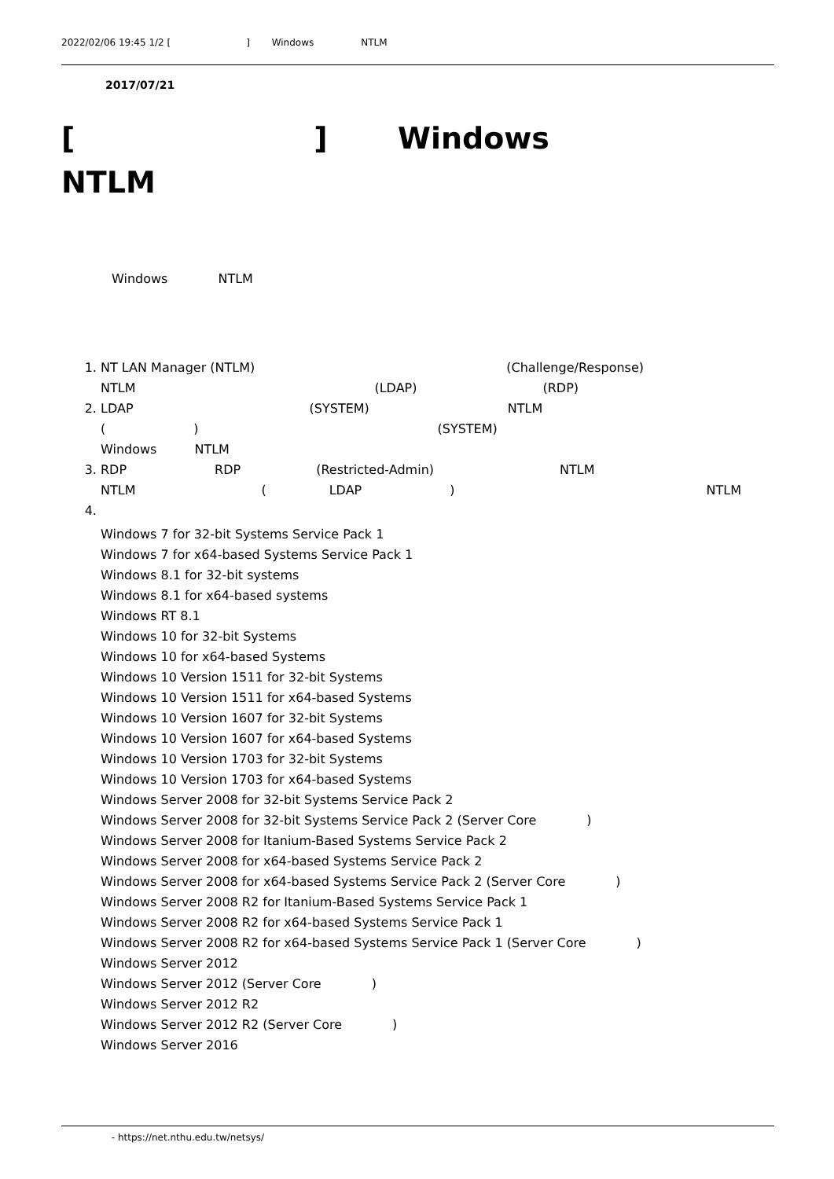2022/02/06 19:45 1/2 [　　　　　　　　] 　　Windows　　　　　NTLM　　　　　　　　　　　　　　　　　　　　　　　　　　
　　　　2017/07/21
[　　　　　　　　] 　　Windows　　　　　NTLM　　　　　　　　　　　　　　　　　　　　　　　　　　　　　　　　　
　　　　Windows　　　　NTLM　　　　　　　　　　　　　　　　　　　　　　　　　　　　　　
　　
1. NT LAN Manager (NTLM)　　　　　　　　　　　　　　　　　　　　(Challenge/Response)　　　　　　　　　　　　　　　　　　NTLM　　　　　　　　　　　　　　　　　　　(LDAP)　　　　　　　　　　(RDP)　　　　　　　　　
2. LDAP　　　　　　　　　　　　　　(SYSTEM)　　　　　　　　　　　NTLM　　　　　　　　　　　　　　　　　　　　　　　(　　　　　　　)　　　　　　　　　　　　　　　　　　　(SYSTEM)　　　　　　　　　　　　　　　　　　　　Windows　　　NTLM　　　　　　　　　
3. RDP　　　　　　　RDP　　　　　　(Restricted-Admin)　　　　　　　　　　NTLM　　　　　　　　　　　　　　　　　　　　　　　NTLM　　　　　　　　　　(　　　　　LDAP　　　　　　　)　　　　　　　　　　　　　　　　　　　　NTLM　　　　　　　　　　　　　　　　
　　　　
4. Windows 7 for 32-bit Systems Service Pack 1
Windows 7 for x64-based Systems Service Pack 1
Windows 8.1 for 32-bit systems
Windows 8.1 for x64-based systems
Windows RT 8.1
Windows 10 for 32-bit Systems
Windows 10 for x64-based Systems
Windows 10 Version 1511 for 32-bit Systems
Windows 10 Version 1511 for x64-based Systems
Windows 10 Version 1607 for 32-bit Systems
Windows 10 Version 1607 for x64-based Systems
Windows 10 Version 1703 for 32-bit Systems
Windows 10 Version 1703 for x64-based Systems
Windows Server 2008 for 32-bit Systems Service Pack 2
Windows Server 2008 for 32-bit Systems Service Pack 2 (Server Core　　　　)
Windows Server 2008 for Itanium-Based Systems Service Pack 2
Windows Server 2008 for x64-based Systems Service Pack 2
Windows Server 2008 for x64-based Systems Service Pack 2 (Server Core　　　　)
Windows Server 2008 R2 for Itanium-Based Systems Service Pack 1
Windows Server 2008 R2 for x64-based Systems Service Pack 1
Windows Server 2008 R2 for x64-based Systems Service Pack 1 (Server Core　　　　)
Windows Server 2012
Windows Server 2012 (Server Core　　　　)
Windows Server 2012 R2
Windows Server 2012 R2 (Server Core　　　　)
Windows Server 2016
　　　　　 - https://net.nthu.edu.tw/netsys/